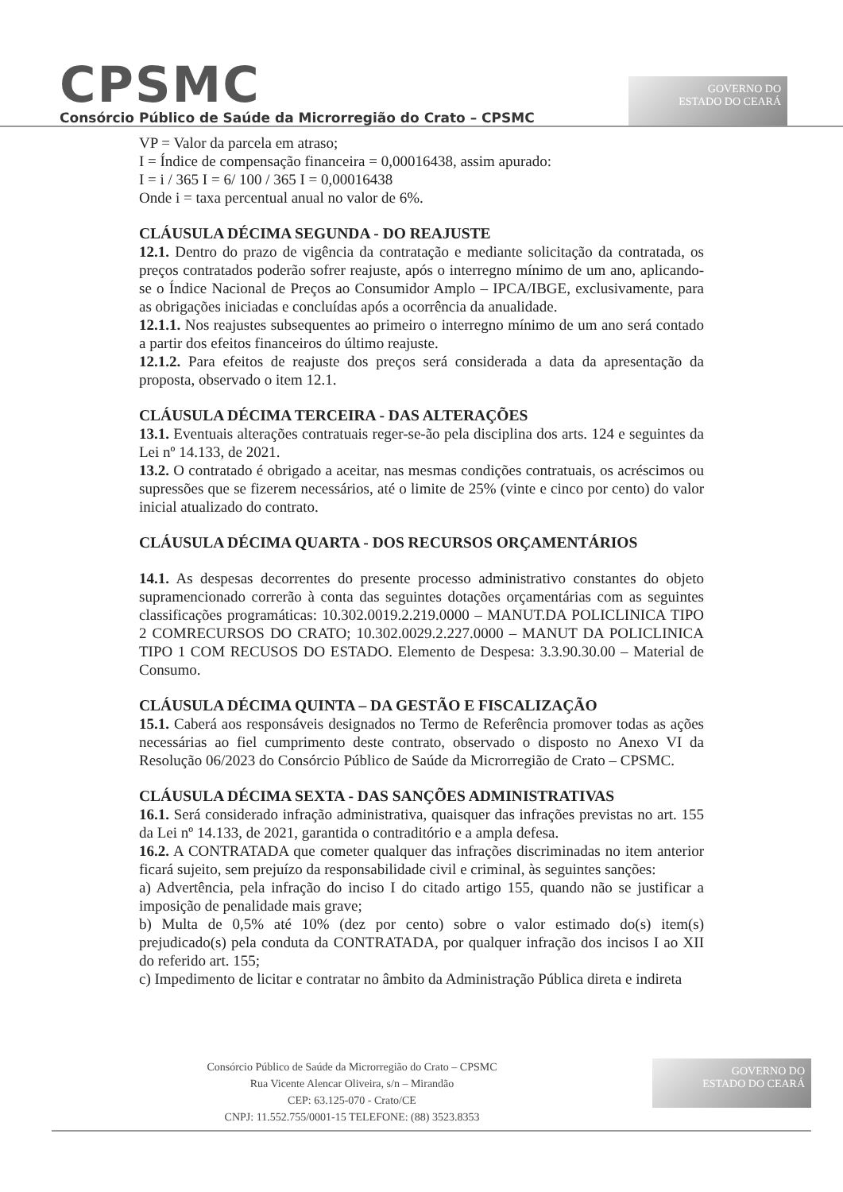CPSMC
Consórcio Público de Saúde da Microrregião do Crato – CPSMC
GOVERNO DO
ESTADO DO CEARÁ
VP = Valor da parcela em atraso;
I = Índice de compensação financeira = 0,00016438, assim apurado:
I = i / 365 I = 6/ 100 / 365 I = 0,00016438
Onde i = taxa percentual anual no valor de 6%.
CLÁUSULA DÉCIMA SEGUNDA - DO REAJUSTE
12.1. Dentro do prazo de vigência da contratação e mediante solicitação da contratada, os preços contratados poderão sofrer reajuste, após o interregno mínimo de um ano, aplicando-se o Índice Nacional de Preços ao Consumidor Amplo – IPCA/IBGE, exclusivamente, para as obrigações iniciadas e concluídas após a ocorrência da anualidade.
12.1.1. Nos reajustes subsequentes ao primeiro o interregno mínimo de um ano será contado a partir dos efeitos financeiros do último reajuste.
12.1.2. Para efeitos de reajuste dos preços será considerada a data da apresentação da proposta, observado o item 12.1.
CLÁUSULA DÉCIMA TERCEIRA - DAS ALTERAÇÕES
13.1. Eventuais alterações contratuais reger-se-ão pela disciplina dos arts. 124 e seguintes da Lei nº 14.133, de 2021.
13.2. O contratado é obrigado a aceitar, nas mesmas condições contratuais, os acréscimos ou supressões que se fizerem necessários, até o limite de 25% (vinte e cinco por cento) do valor inicial atualizado do contrato.
CLÁUSULA DÉCIMA QUARTA - DOS RECURSOS ORÇAMENTÁRIOS
14.1. As despesas decorrentes do presente processo administrativo constantes do objeto supramencionado correrão à conta das seguintes dotações orçamentárias com as seguintes classificações programáticas: 10.302.0019.2.219.0000 – MANUT.DA POLICLINICA TIPO 2 COMRECURSOS DO CRATO; 10.302.0029.2.227.0000 – MANUT DA POLICLINICA TIPO 1 COM RECUSOS DO ESTADO. Elemento de Despesa: 3.3.90.30.00 – Material de Consumo.
CLÁUSULA DÉCIMA QUINTA – DA GESTÃO E FISCALIZAÇÃO
15.1. Caberá aos responsáveis designados no Termo de Referência promover todas as ações necessárias ao fiel cumprimento deste contrato, observado o disposto no Anexo VI da Resolução 06/2023 do Consórcio Público de Saúde da Microrregião de Crato – CPSMC.
CLÁUSULA DÉCIMA SEXTA - DAS SANÇÕES ADMINISTRATIVAS
16.1. Será considerado infração administrativa, quaisquer das infrações previstas no art. 155 da Lei nº 14.133, de 2021, garantida o contraditório e a ampla defesa.
16.2. A CONTRATADA que cometer qualquer das infrações discriminadas no item anterior ficará sujeito, sem prejuízo da responsabilidade civil e criminal, às seguintes sanções:
a) Advertência, pela infração do inciso I do citado artigo 155, quando não se justificar a imposição de penalidade mais grave;
b) Multa de 0,5% até 10% (dez por cento) sobre o valor estimado do(s) item(s) prejudicado(s) pela conduta da CONTRATADA, por qualquer infração dos incisos I ao XII do referido art. 155;
c) Impedimento de licitar e contratar no âmbito da Administração Pública direta e indireta
Consórcio Público de Saúde da Microrregião do Crato – CPSMC
Rua Vicente Alencar Oliveira, s/n – Mirandão
CEP: 63.125-070 - Crato/CE
CNPJ: 11.552.755/0001-15 TELEFONE: (88) 3523.8353
GOVERNO DO
ESTADO DO CEARÁ